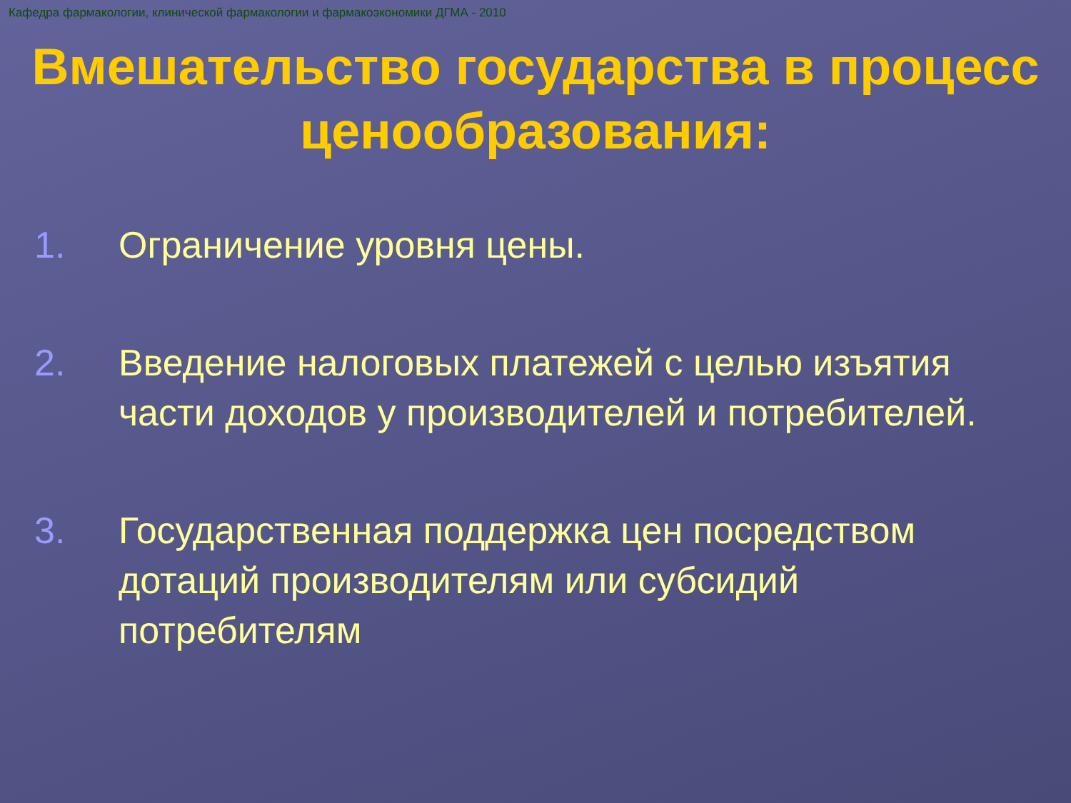Кафедра фармакологии, клинической фармакологии и фармакоэкономики ДГМА - 2010
Вмешательство государства в процесс ценообразования:
1. Ограничение уровня цены.
2. Введение налоговых платежей с целью изъятия части доходов у производителей и потребителей.
3. Государственная поддержка цен посредством дотаций производителям или субсидий потребителям